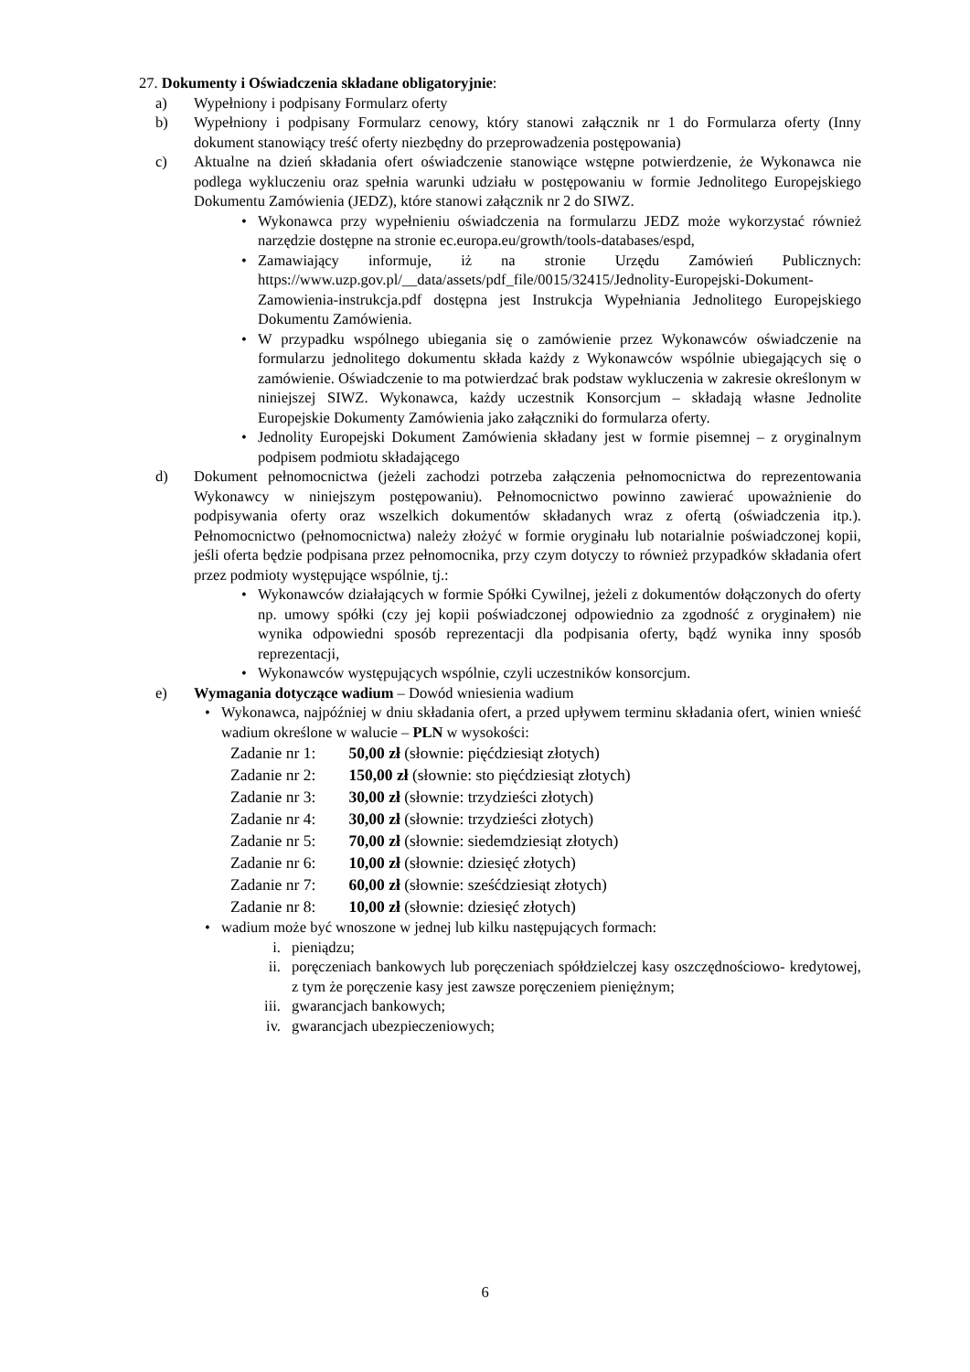27. Dokumenty i Oświadczenia składane obligatoryjnie:
a) Wypełniony i podpisany Formularz oferty
b) Wypełniony i podpisany Formularz cenowy, który stanowi załącznik nr 1 do Formularza oferty (Inny dokument stanowiący treść oferty niezbędny do przeprowadzenia postępowania)
c) Aktualne na dzień składania ofert oświadczenie stanowiące wstępne potwierdzenie, że Wykonawca nie podlega wykluczeniu oraz spełnia warunki udziału w postępowaniu w formie Jednolitego Europejskiego Dokumentu Zamówienia (JEDZ), które stanowi załącznik nr 2 do SIWZ.
• Wykonawca przy wypełnieniu oświadczenia na formularzu JEDZ może wykorzystać również narzędzie dostępne na stronie ec.europa.eu/growth/tools-databases/espd,
• Zamawiający informuje, iż na stronie Urzędu Zamówień Publicznych: https://www.uzp.gov.pl/__data/assets/pdf_file/0015/32415/Jednolity-Europejski-Dokument-Zamowienia-instrukcja.pdf dostępna jest Instrukcja Wypełniania Jednolitego Europejskiego Dokumentu Zamówienia.
• W przypadku wspólnego ubiegania się o zamówienie przez Wykonawców oświadczenie na formularzu jednolitego dokumentu składa każdy z Wykonawców wspólnie ubiegających się o zamówienie. Oświadczenie to ma potwierdzać brak podstaw wykluczenia w zakresie określonym w niniejszej SIWZ. Wykonawca, każdy uczestnik Konsorcjum – składają własne Jednolite Europejskie Dokumenty Zamówienia jako załączniki do formularza oferty.
• Jednolity Europejski Dokument Zamówienia składany jest w formie pisemnej – z oryginalnym podpisem podmiotu składającego
d) Dokument pełnomocnictwa (jeżeli zachodzi potrzeba załączenia pełnomocnictwa do reprezentowania Wykonawcy w niniejszym postępowaniu). Pełnomocnictwo powinno zawierać upoważnienie do podpisywania oferty oraz wszelkich dokumentów składanych wraz z ofertą (oświadczenia itp.). Pełnomocnictwo (pełnomocnictwa) należy złożyć w formie oryginału lub notarialnie poświadczonej kopii, jeśli oferta będzie podpisana przez pełnomocnika, przy czym dotyczy to również przypadków składania ofert przez podmioty występujące wspólnie, tj.:
• Wykonawców działających w formie Spółki Cywilnej, jeżeli z dokumentów dołączonych do oferty np. umowy spółki (czy jej kopii poświadczonej odpowiednio za zgodność z oryginałem) nie wynika odpowiedni sposób reprezentacji dla podpisania oferty, bądź wynika inny sposób reprezentacji,
• Wykonawców występujących wspólnie, czyli uczestników konsorcjum.
e) Wymagania dotyczące wadium – Dowód wniesienia wadium
• Wykonawca, najpóźniej w dniu składania ofert, a przed upływem terminu składania ofert, winien wnieść wadium określone w walucie – PLN w wysokości:
Zadanie nr 1: 50,00 zł (słownie: pięćdziesiąt złotych)
Zadanie nr 2: 150,00 zł (słownie: sto pięćdziesiąt złotych)
Zadanie nr 3: 30,00 zł (słownie: trzydzieści złotych)
Zadanie nr 4: 30,00 zł (słownie: trzydzieści złotych)
Zadanie nr 5: 70,00 zł (słownie: siedemdziesiąt złotych)
Zadanie nr 6: 10,00 zł (słownie: dziesięć złotych)
Zadanie nr 7: 60,00 zł (słownie: sześćdziesiąt złotych)
Zadanie nr 8: 10,00 zł (słownie: dziesięć złotych)
• wadium może być wnoszone w jednej lub kilku następujących formach:
i. pieniądzu;
ii. poręczeniach bankowych lub poręczeniach spółdzielczej kasy oszczędnościowo- kredytowej, z tym że poręczenie kasy jest zawsze poręczeniem pieniężnym;
iii. gwarancjach bankowych;
iv. gwarancjach ubezpieczeniowych;
6